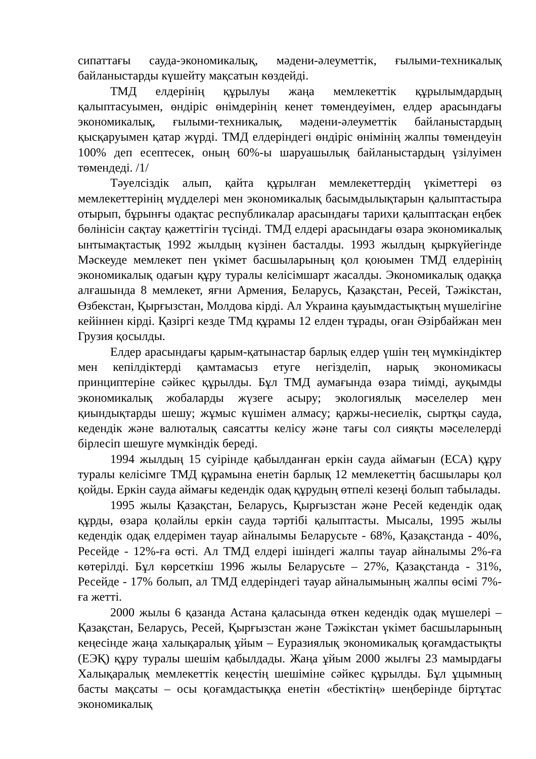сипаттағы сауда-экономикалық, мәдени-әлеуметтік, ғылыми-техникалық байланыстарды күшейту мақсатын көздейді.
ТМД елдерінің құрылуы жаңа мемлекеттік құрылымдардың қалыптасуымен, өндіріс өнімдерінің кенет төмендеуімен, елдер арасындағы экономикалық, ғылыми-техникалық, мәдени-әлеуметтік байланыстардың қысқаруымен қатар жүрді. ТМД елдеріндегі өндіріс өнімінің жалпы төмендеуін 100% деп есептесек, оның 60%-ы шаруашылық байланыстардың үзілуімен төмендеді. /1/
Тәуелсіздік алып, қайта құрылған мемлекеттердің үкіметтері өз мемлекеттерінің мүдделері мен экономикалық басымдылықтарын қалыптастыра отырып, бұрынғы одақтас республикалар арасындағы тарихи қалыптасқан еңбек бөлінісін сақтау қажеттігін түсінді. ТМД елдері арасындағы өзара экономикалық ынтымақтастық 1992 жылдың күзінен басталды. 1993 жылдың қыркүйегінде Мәскеуде мемлекет пен үкімет басшыларының қол қоюымен ТМД елдерінің экономикалық одағын құру туралы келісімшарт жасалды. Экономикалық одаққа алғашында 8 мемлекет, яғни Армения, Беларусь, Қазақстан, Ресей, Тәжікстан, Өзбекстан, Қырғызстан, Молдова кірді. Ал Украина қауымдастықтың мүшелігіне кейіннен кірді. Қазіргі кезде ТМд құрамы 12 елден тұрады, оған Әзірбайжан мен Грузия қосылды.
Елдер арасындағы қарым-қатынастар барлық елдер үшін тең мүмкіндіктер мен кепілдіктерді қамтамасыз етуге негізделіп, нарық экономикасы принциптеріне сәйкес құрылды. Бұл ТМД аумағында өзара тиімді, ауқымды экономикалық жобаларды жүзеге асыру; экологиялық мәселелер мен қиындықтарды шешу; жұмыс күшімен алмасу; қаржы-несиелік, сыртқы сауда, кедендік және валюталық саясатты келісу және тағы сол сияқты мәселелерді бірлесіп шешуге мүмкіндік береді.
1994 жылдың 15 суірінде қабылданған еркін сауда аймағын (ЕСА) құру туралы келісімге ТМД құрамына енетін барлық 12 мемлекеттің басшылары қол қойды. Еркін сауда аймағы кедендік одақ құрудың өтпелі кезеңі болып табылады.
1995 жылы Қазақстан, Беларусь, Қырғызстан және Ресей кедендік одақ құрды, өзара қолайлы еркін сауда тәртібі қалыптасты. Мысалы, 1995 жылы кедендік одақ елдерімен тауар айналымы Беларусьте - 68%, Қазақстанда - 40%, Ресейде - 12%-ға өсті. Ал ТМД елдері ішіндегі жалпы тауар айналымы 2%-ға көтерілді. Бұл көрсеткіш 1996 жылы Беларусьте – 27%, Қазақстанда - 31%, Ресейде - 17% болып, ал ТМД елдеріндегі тауар айналымының жалпы өсімі 7%-ға жетті.
2000 жылы 6 қазанда Астана қаласында өткен кедендік одақ мүшелері – Қазақстан, Беларусь, Ресей, Қырғызстан және Тәжікстан үкімет басшыларының кеңесінде жаңа халықаралық ұйым – Еуразиялық экономикалық қоғамдастықты (ЕЭҚ) құру туралы шешім қабылдады. Жаңа ұйым 2000 жылғы 23 мамырдағы Халықаралық мемлекеттік кеңестің шешіміне сәйкес құрылды. Бұл ұцымның басты мақсаты – осы қоғамдастыққа енетін «бестіктің» шеңберінде біртұтас экономикалық